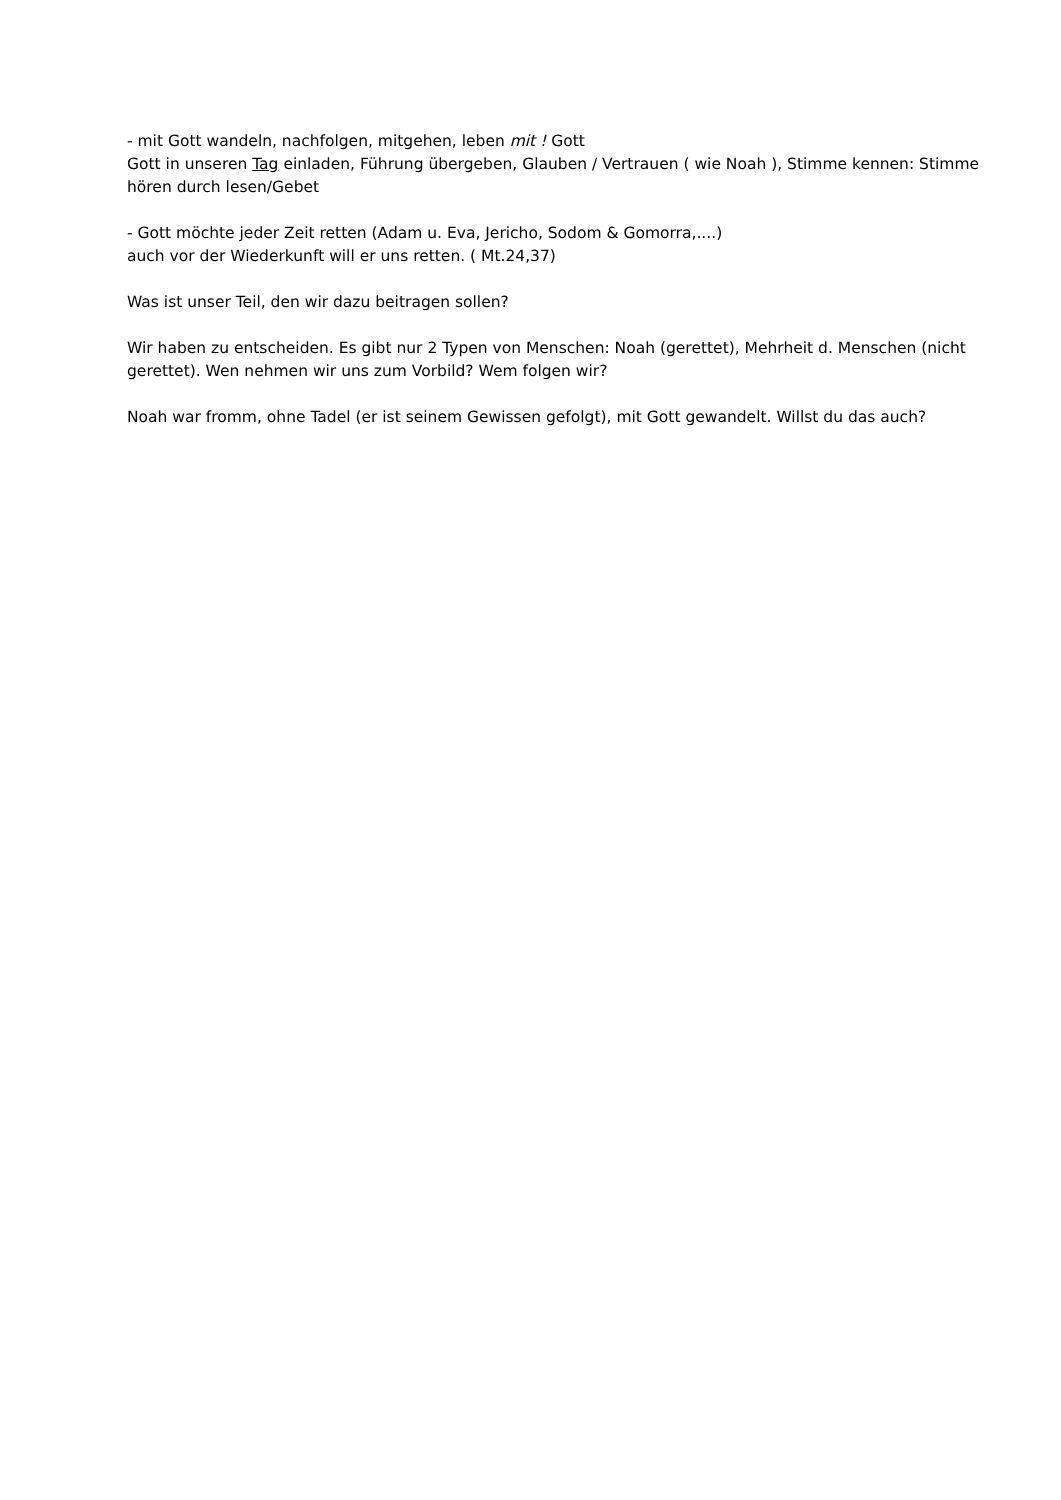- mit Gott wandeln, nachfolgen, mitgehen, leben mit ! Gott
Gott in unseren Tag einladen, Führung übergeben, Glauben / Vertrauen ( wie Noah ), Stimme kennen: Stimme hören durch lesen/Gebet
- Gott möchte jeder Zeit retten (Adam u. Eva, Jericho, Sodom & Gomorra,....)
auch vor der Wiederkunft will er uns retten. ( Mt.24,37)
Was ist unser Teil, den wir dazu beitragen sollen?
Wir haben zu entscheiden. Es gibt nur 2 Typen von Menschen: Noah (gerettet), Mehrheit d. Menschen (nicht gerettet). Wen nehmen wir uns zum Vorbild? Wem folgen wir?
Noah war fromm, ohne Tadel (er ist seinem Gewissen gefolgt), mit Gott gewandelt. Willst du das auch?